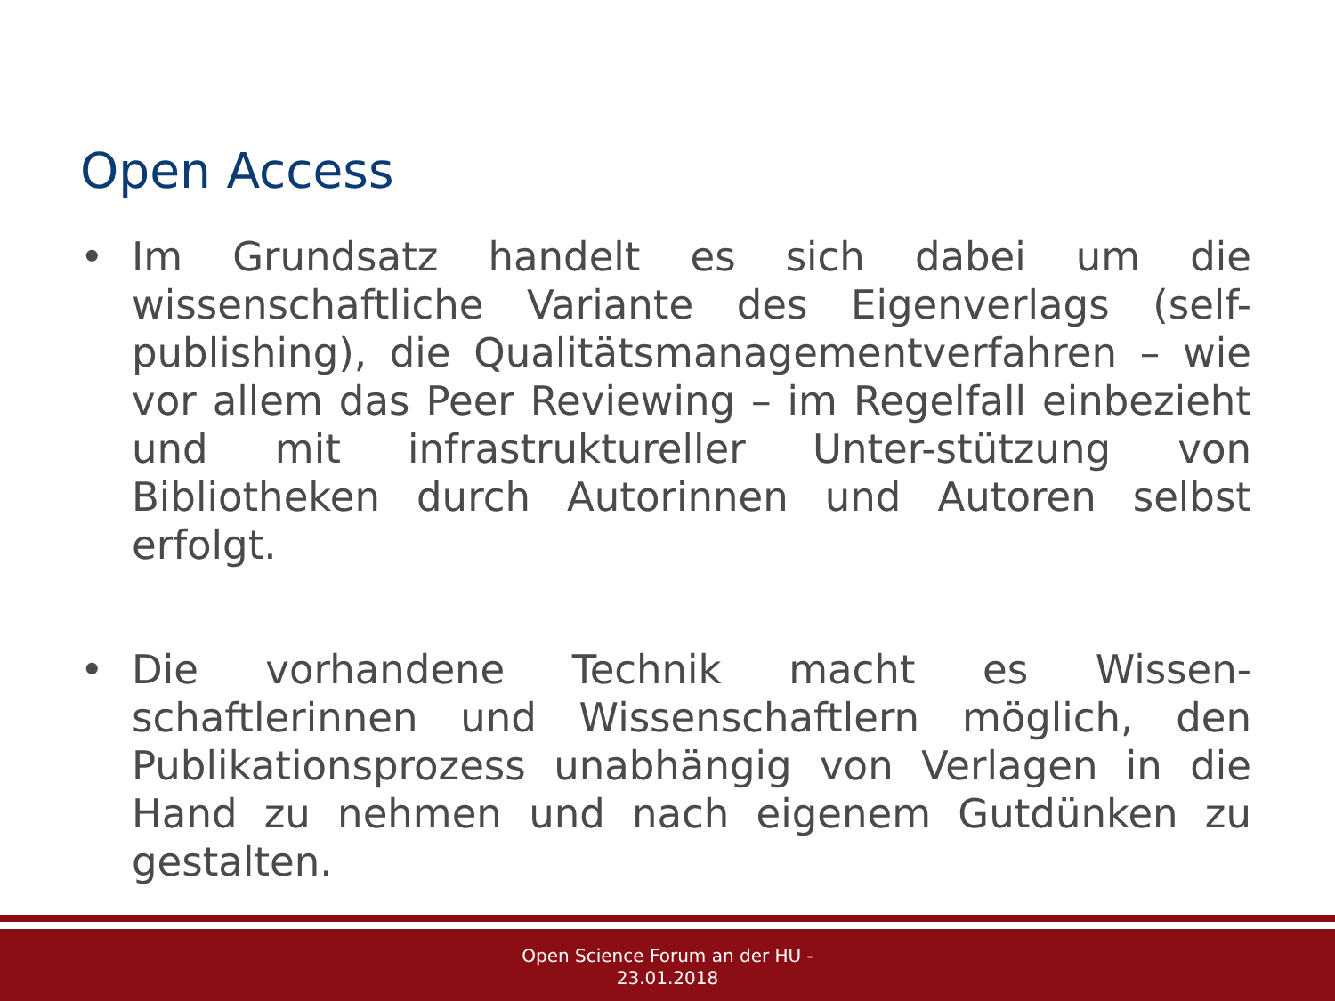Open Access
• Im Grundsatz handelt es sich dabei um die wissenschaftliche Variante des Eigenverlags (self-publishing), die Qualitätsmanagementverfahren – wie vor allem das Peer Reviewing – im Regelfall einbezieht und mit infrastruktureller Unter-stützung von Bibliotheken durch Autorinnen und Autoren selbst erfolgt.
• Die vorhandene Technik macht es Wissen-schaftlerinnen und Wissenschaftlern möglich, den Publikationsprozess unabhängig von Verlagen in die Hand zu nehmen und nach eigenem Gutdünken zu gestalten.
Open Science Forum an der HU -
23.01.2018